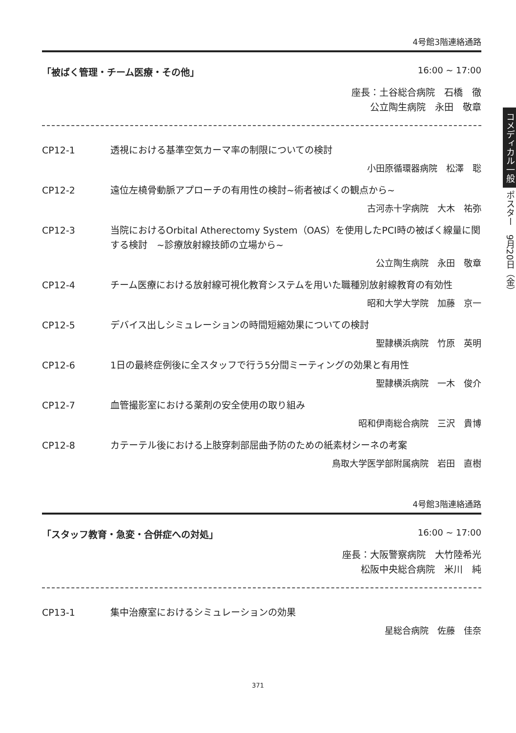4号館3階連絡通路
「被ばく管理・チーム医療・その他」 16:00 ~ 17:00
座長：土谷総合病院　石橋　徹
公立陶生病院　永田　敬章
CP12-1 透視における基準空気カーマ率の制限についての検討
小田原循環器病院　松澤　聡
CP12-2 遠位左橈骨動脈アプローチの有用性の検討~術者被ばくの観点から~
古河赤十字病院　大木　祐弥
CP12-3 当院におけるOrbital Atherectomy System（OAS）を使用したPCI時の被ばく線量に関する検討　~診療放射線技師の立場から~
公立陶生病院　永田　敬章
CP12-4 チーム医療における放射線可視化教育システムを用いた職種別放射線教育の有効性
昭和大学大学院　加藤　京一
CP12-5 デバイス出しシミュレーションの時間短縮効果についての検討
聖隷横浜病院　竹原　英明
CP12-6 1日の最終症例後に全スタッフで行う5分間ミーティングの効果と有用性
聖隷横浜病院　一木　俊介
CP12-7 血管撮影室における薬剤の安全使用の取り組み
昭和伊南総合病院　三沢　貴博
CP12-8 カテーテル後における上肢穿刺部屈曲予防のための紙素材シーネの考案
鳥取大学医学部附属病院　岩田　直樹
4号館3階連絡通路
「スタッフ教育・急変・合併症への対処」 16:00 ~ 17:00
座長：大阪警察病院　大竹陸希光
松阪中央総合病院　米川　純
CP13-1 集中治療室におけるシミュレーションの効果
星総合病院　佐藤　佳奈
コメディカル一般 ポスター　9月20日（金）
371